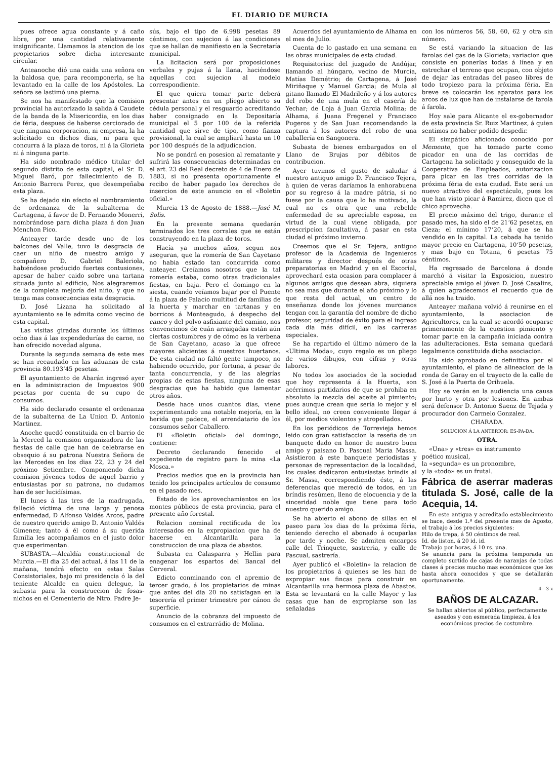EL DIARIO DE MURCIA
pues ofrece agua constante y á caño libre, por una cantidad relativamente insignificante. Llamamos la atencion de los propietarios sobre dicha interesante circular.
Anteanoche dió una caida una señora en la baldosa que, para recomponerla, se ha levantado en la calle de los Apóstoles. La señora se lastimó una pierna.
Se nos ha manifestado que la comision provincial ha autorizado la salida á Caudete de la banda de la Misericordia, en los dias de féria, despues de haberse cerciorado de que ninguna corporacion, ni empresa, la ha solicitado en dichos dias, ni para que concurra á la plaza de toros, ni á la Glorieta ni á ninguna parte.
Ha sido nombrado médico titular del segundo distrito de esta capital, el Sr. D. Miguel Baró, por fallecimiento de D. Antonio Barrera Perez, que desempeñaba esta plaza.
Se ha dejado sin efecto el nombramiento de ordenanza de la subalterna de Cartagena, á favor de D. Fernando Monerri, nombrándose para dicha plaza á don Juan Menchon Pico.
Anteayer tarde desde uno de los balcones del Valle, tuvo la desgracia de caer un niño de nuestro amigo y compañero D. Gabriel Balerioła, habiéndose producido fuertes contusiones, apesar de haber caido sobre una tartana situada junto al edificio, Nos alegraremos de la completa mejoría del niño, y que no tenga mas consecuencias esta desgracia.
D. José Lizana ha solicitado al ayuntamiento se le admita como vecino de esta capital.
Las visitas giradas durante los últimos ocho dias á las expendedurías de carne, no han ofrecido novedad alguna.
Durante la segunda semana de este mes se han recaudado en las aduanas de esta provincia 80.193‘45 pesetas.
El ayuntamiento de Abarán ingresó ayer en la administracion de Impuestos 900 pesetas por cuenta de su cupo de consumos.
Ha sido declarado cesante el ordenanza de la subalterna de La Union D. Antonio Martinez.
Anoche quedó constituida en el barrio de la Merced la comision organizadora de las fiestas de calle que han de celebrarse en obsequio á su patrona Nuestra Señora de las Mercedes en los dias 22, 23 y 24 del próximo Setiembre. Componiendo dicha comision jóvenes todos de aquel barrio y entusiastas por su patrona, no dudamos han de ser lucidísimas.
El lunes á las tres de la madrugada, falleció víctima de una larga y penosa enfermedad, D Alfonso Valdés Arcos, padre de nuestro querido amigo D. Antonio Valdés Gimenez; tanto á él como á su querida familia les acompañamos en el justo dolor que experimentan.
SUBASTA.—Alcaldía constitucional de Murcia.—El dia 25 del actual, á las 11 de la mañana, tendrá efecto en estas Salas Consistoriales, bajo mi presidencia ó la del teniente Alcalde en quien delegue, la subasta para la construccion de fosas-nichos en el Cementerio de Ntro. Padre Je-
sús, bajo el tipo de 6.998 pesetas 89 céntimos, con sujecion á las condiciones que se hallan de manifiesto en la Secretaría municipal.
La licitacion será por proposiciones verbales y pujas á la llana, haciéndose aquellas con sujecion al modelo correspondiente.
El que quiera tomar parte deberá presentar antes en un pliego abierto su cédula personal y el resguardo acreditando haber consignado en la Depositaría municipal el 5 por 100 de la referida cantidad que sirve de tipo, como fianza provisional, la cual se ampliará hasta un 10 por 100 después de la adjudicacion.
No se pondrá en posesion al rematante y sufrirá las consecuencias determinadas en el art. 23 del Real decreto de 4 de Enero de 1883, si no presenta oportunamente el recibo de haber pagado los derechos de insercion de este anuncio en el «Boletin oficial.»
Murcia 13 de Agosto de 1888.—José M. Solis.
En la presente semana quedarán terminados los tres corrales que se están construyendo en la plaza de toros.
Hacía ya muchos años, segun nos aseguran, que la romería de San Cayetano no habia estado tan concurrida como anteayer. Creíamos nosotros que la tal romería estaba, como otras tradicionales fiestas, en baja. Pero el domingo en la siesta, cuando veíamos bajar por el Puente á la plaza de Palacio multitud de familias de la huerta y marchar en tartanas y en borricos á Monteagudo, á despecho del caneo y del polvo asfixiante del camino, nos convencimos de cuán arraigadas están aún ciertas costumbres y de cómo es la verbena de San Cayetano, acaso la que ofrece mayores alicientes á nuestros huertanos. De esta ciudad no faltó gente tampoco, no habiendo ocurrido, por fortuna, á pesar de tanta concurrencia, y de las alegrías propias de estas fiestas, ninguna de esas desgracias que ha habido que lamentar otros años.
Desde hace unos cuantos dias, viene experimentando una notable mejoría, en la herida que padece, el arrendatario de los consumos señor Caballero.
El «Boletin oficial» del domingo, contiene:
Decreto declarando fenecido el expediente de registro para la mina «La Mosca.»
Precios medios que en la provincia han tenido los principales artículos de consumo en el pasado mes.
Estado de los aprovechamientos en los montes públicos de esta provincia, para el presente año forestal.
Relacion nominal rectificada de los interesados en la expropiacion que ha de hacerse en Alcantarilla para la construccion de una plaza de abastos.
Subasta en Calasparra y Hellin para enagenar los espartos del Bancal del Cerveral.
Edicto conminando con el apremio de tercer grado, á los propietarios de minas que antes del dia 20 no satisfagan en la tesorería el primer trimestre por cánon de superficie.
Anuncio de la cobranza del impuesto de consumos en el extrarrádio de Molina.
Acuerdos del ayuntamiento de Alhama en el mes de Julio.
Cuenta de lo gastado en una semana en las obras municipales de esta ciudad.
Requisitorias: del juzgado de Andújar, llamando al húngaro, vecino de Murcia, Matías Demétrio; de Cartagena, á José Miriñaque y Manuel Garcia; de Mula al gitano llamado El Madrileño y á los autores del robo de una mula en el casería de Yechar; de Loja á Juan Garcia Molina; de Alhama, á Juana Fregenel y Francisco Pugeros y de San Juan recomendando la captura á los autores del robo de una caballería en Sangonera.
Subasta de bienes embargados en el Llano de Brujas por débitos de contribucion.
Ayer tuvimos el gusto de saludar á nuestro antiguo amigo D. Francisco Tejera, à quien de veras daríamos la enhorabuena por su regreso á la madre pátria, si no fuese por la causa que lo ha motivado, la cual no es otra que una rebelde enfermedad de su apreciable esposa, en virtud de la cual viene obligada, por prescripcion facultativa, á pasar en esta ciudad el próximo invierno.
Creemos que el Sr. Tejera, antiguo profesor de la Academia de Ingenieros militares y director después de otras preparatorias en Madrid y en el Escorial, aprovechará esta ocasion para complacer á algunos amigos que desean abra, siquiera no sea mas que durante el año próximo y lo que resta del actual, un centro de enseñanza donde los jóvenes murcianos tengan con la garantía del nombre de dicho profesor, seguridad de éxito para el ingreso cada dia más difícil, en las carreras especiales.
Se ha repartido el último número de la «Ultima Moda», cuyo regalo es un pliego de varios dibujos, con cifras y otras labores.
No todos los asociados de la sociedad que hoy representa á la Huerta, son acérrimos partidarios de que se prohiba en absoluto la mezcla del aceite al pimiento; pues aunque crean que sería lo mejor y el bello ideal, no creen conveniente llegar á él, por medios violentos y atropellados.
En los periódicos de Torrevieja hemos leido con gran satisfaccion la reseña de un banquete dado en honor de nuestro buen amigo y paisano D. Pascual Maria Massa. Asistieron á este banquete periodistas y personas de representacion de la localidad, los cuales dedicaron entusiastas brindis al Sr. Massa, correspondiendo éste, á las deferencias que mereció de todos, en un bríndis resúmen, lleno de elocuencia y de la sinceridad noble que tiene para todo nuestro querido amigo.
Se ha abierto el abono de sillas en el paseo para los dias de la próxima féria, teniendo derecho el abonado á ocuparlas por tarde y noche. Se admiten encargos calle del Trinquete, sastreria, y calle de Pascual, sastrería.
Ayer publicó el «Boletin» la relacion de los propietarios á quienes se les han de expropiar sus fincas para construir en Alcantarilla una hermosa plaza de Abastos. Esta se levantará en la calle Mayor y las casas que han de expropiarse son las señaladas
con los números 56, 58, 60, 62 y otra sin número.
Se está variando la situacion de las farolas del gas de la Glorieta; variacion que consiste en ponerlas todas á línea y en estrechar el terreno que ocupan, con objeto de dejar las entradas del paseo libres de todo tropiezo para la próxima féria. En breve se colocarán los aparatos para los arcos de luz que han de instalarse de farola á farola.
Hoy sale para Alicante el ex-gobernador de esta provincia Sr. Ruiz Martinez, á quien sentimos no haber podido despedir.
El simpático aficionado conocido por Memento, que ha tomado parte como picador en una de las corridas de Cartagena ha solicitado y conseguido de la Cooperativa de Empleados, autorizacion para picar en las tres corridas de la próxima féria de esta ciudad. Este será un nuevo atractivo del espectáculo, pues los que han visto picar á Ramirez, dicen que el chico aprovecha.
El precio máximo del trigo, durante el pasado mes, ha sido el de 21‘62 pesetas, en Cieza; el mínimo 17‘20, á que se ha vendido en la capital. La cebada ha tenido mayor precio en Cartagena, 10‘50 pesetas, y mas bajo en Totana, 6 pesetas 75 céntimos.
Ha regresado de Barcelona á donde marchó á visitar la Exposicion, nuestro apreciable amigo el jóven D. José Casalins, á quien agradecemos el recuerdo que de allá nos ha traido.
Anteayer mañana volvió á reunirse en el ayuntamiento, la asociacion de Agricultores, en la cual se acordó ocuparse primeramente de la cuestion pimiento y tomar parte en la campaña iniciada contra las adulteraciones. Esta semana quedará legalmente constituida dicha asociacion.
Ha sido aprobado en definitiva por el ayuntamiento, el plano de alineacion de la ronda de Garay en el trayecto de la calle de S. José á la Puerta de Orihuela.
Hoy se verán en la audiencia una causa por hurto y otra por lesiones. En ambas será defensor D. Antonio Saenz de Tejada y procurador don Carmelo Gonzalez.
CHARADA.
SOLUCION Á LA ANTERIOR: ES-PA-DA.
OTRA.
«Una» y «tres» es instrumento
poético musical,
la «segunda» es un pronombre,
y la «todo» es un frutal.
Fábrica de aserrar maderas titulada S. José, calle de la Acequia, 14.
En este antigua y acreditado establecimiento se hace, desde 1.º del presente mes de Agosto, el trabajo á los precios siguientes:
Hilo de trepa, á 50 céntimos de real.
Id. de liston, á 20 id. id.
Trabajo por horas, á 10 rs. una.
Se anuncia para la próxima temporada un completo surtido de cajas de naranjas de todas clases á precios mucho mas económicos que los hasta ahora conocidos y que se detallarán oportunamente.
4—3-x
BAÑOS DE ALCAZAR.
Se hallan abiertos al público, perfectamente aseados y con esmerada limpieza, á los económicos precios de costumbre.